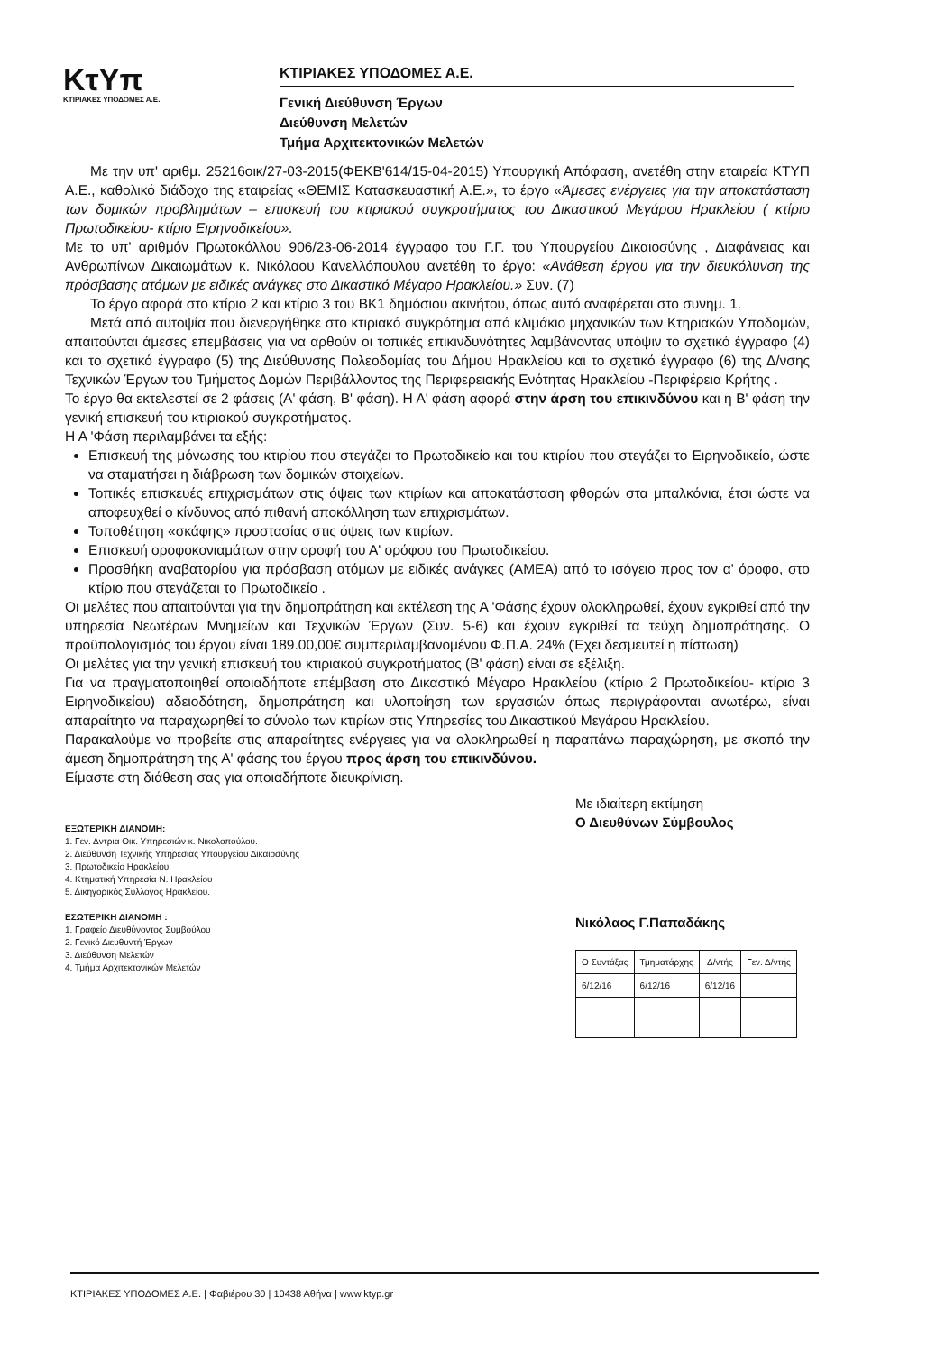KτΥπ
ΚΤΙΡΙΑΚΕΣ ΥΠΟΔΟΜΕΣ Α.Ε.
ΚΤΙΡΙΑΚΕΣ ΥΠΟΔΟΜΕΣ Α.Ε.
Γενική Διεύθυνση Έργων
Διεύθυνση Μελετών
Τμήμα Αρχιτεκτονικών Μελετών
Με την υπ' αριθμ. 25216οικ/27-03-2015(ΦΕΚΒ'614/15-04-2015) Υπουργική Απόφαση, ανετέθη στην εταιρεία ΚΤΥΠ Α.Ε., καθολικό διάδοχο της εταιρείας «ΘΕΜΙΣ Κατασκευαστική Α.Ε.», το έργο «Άμεσες ενέργειες για την αποκατάσταση των δομικών προβλημάτων – επισκευή του κτιριακού συγκροτήματος του Δικαστικού Μεγάρου Ηρακλείου ( κτίριο Πρωτοδικείου- κτίριο Ειρηνοδικείου».
Με το υπ' αριθμόν Πρωτοκόλλου 906/23-06-2014 έγγραφο του Γ.Γ. του Υπουργείου Δικαιοσύνης , Διαφάνειας και Ανθρωπίνων Δικαιωμάτων κ. Νικόλαου Κανελλόπουλου ανετέθη το έργο: «Ανάθεση έργου για την διευκόλυνση της πρόσβασης ατόμων με ειδικές ανάγκες στο Δικαστικό Μέγαρο Ηρακλείου.» Συν. (7)
Το έργο αφορά στο κτίριο 2 και κτίριο 3 του ΒΚ1 δημόσιου ακινήτου, όπως αυτό αναφέρεται στο συνημ. 1.
Μετά από αυτοψία που διενεργήθηκε στο κτιριακό συγκρότημα από κλιμάκιο μηχανικών των Κτηριακών Υποδομών, απαιτούνται άμεσες επεμβάσεις για να αρθούν οι τοπικές επικινδυνότητες λαμβάνοντας υπόψιν το σχετικό έγγραφο (4) και το σχετικό έγγραφο (5) της Διεύθυνσης Πολεοδομίας του Δήμου Ηρακλείου και το σχετικό έγγραφο (6) της Δ/νσης Τεχνικών Έργων του Τμήματος Δομών Περιβάλλοντος της Περιφερειακής Ενότητας Ηρακλείου -Περιφέρεια Κρήτης .
Το έργο θα εκτελεστεί σε 2 φάσεις (Α' φάση, Β' φάση). Η Α' φάση αφορά στην άρση του επικινδύνου και η Β' φάση την γενική επισκευή του κτιριακού συγκροτήματος.
Η Α 'Φάση περιλαμβάνει τα εξής:
Επισκευή της μόνωσης του κτιρίου που στεγάζει το Πρωτοδικείο και του κτιρίου που στεγάζει το Ειρηνοδικείο, ώστε να σταματήσει η διάβρωση των δομικών στοιχείων.
Τοπικές επισκευές επιχρισμάτων στις όψεις των κτιρίων και αποκατάσταση φθορών στα μπαλκόνια, έτσι ώστε να αποφευχθεί ο κίνδυνος από πιθανή αποκόλληση των επιχρισμάτων.
Τοποθέτηση «σκάφης» προστασίας στις όψεις των κτιρίων.
Επισκευή οροφοκονιαμάτων στην οροφή του Α' ορόφου του Πρωτοδικείου.
Προσθήκη αναβατορίου για πρόσβαση ατόμων με ειδικές ανάγκες (ΑΜΕΑ) από το ισόγειο προς τον α' όροφο, στο κτίριο που στεγάζεται το Πρωτοδικείο .
Οι μελέτες που απαιτούνται για την δημοπράτηση και εκτέλεση της Α 'Φάσης έχουν ολοκληρωθεί, έχουν εγκριθεί από την υπηρεσία Νεωτέρων Μνημείων και Τεχνικών Έργων (Συν. 5-6) και έχουν εγκριθεί τα τεύχη δημοπράτησης. Ο προϋπολογισμός του έργου είναι 189.00,00€ συμπεριλαμβανομένου Φ.Π.Α. 24% (Έχει δεσμευτεί η πίστωση)
Οι μελέτες για την γενική επισκευή του κτιριακού συγκροτήματος (Β' φάση) είναι σε εξέλιξη.
Για να πραγματοποιηθεί οποιαδήποτε επέμβαση στο Δικαστικό Μέγαρο Ηρακλείου (κτίριο 2 Πρωτοδικείου- κτίριο 3 Ειρηνοδικείου) αδειοδότηση, δημοπράτηση και υλοποίηση των εργασιών όπως περιγράφονται ανωτέρω, είναι απαραίτητο να παραχωρηθεί το σύνολο των κτιρίων στις Υπηρεσίες του Δικαστικού Μεγάρου Ηρακλείου.
Παρακαλούμε να προβείτε στις απαραίτητες ενέργειες για να ολοκληρωθεί η παραπάνω παραχώρηση, με σκοπό την άμεση δημοπράτηση της Α' φάσης του έργου προς άρση του επικινδύνου.
Είμαστε στη διάθεση σας για οποιαδήποτε διευκρίνιση.
ΕΞΩΤΕΡΙΚΗ ΔΙΑΝΟΜΗ:
1. Γεν. Δντρια Οικ. Υπηρεσιών κ. Νικολοπούλου.
2. Διεύθυνση Τεχνικής Υπηρεσίας Υπουργείου Δικαιοσύνης
3. Πρωτοδικείο Ηρακλείου
4. Κτηματική Υπηρεσία Ν. Ηρακλείου
5. Δικηγορικός Σύλλογος Ηρακλείου.
ΕΣΩΤΕΡΙΚΗ ΔΙΑΝΟΜΗ :
1. Γραφείο Διευθύνοντος Συμβούλου
2. Γενικό Διευθυντή Έργων
3. Διεύθυνση Μελετών
4. Τμήμα Αρχιτεκτονικών Μελετών
Με ιδιαίτερη εκτίμηση
Ο Διευθύνων Σύμβουλος
Νικόλαος Γ.Παπαδάκης
| Ο Συντάξας | Τμηματάρχης | Δ/ντής | Γεν. Δ/ντής |
| --- | --- | --- | --- |
| 6/12/16 | 6/12/16 | 6/12/16 | |
ΚΤΙΡΙΑΚΕΣ ΥΠΟΔΟΜΕΣ Α.Ε. | Φαβιέρου 30 | 10438 Αθήνα | www.ktyp.gr